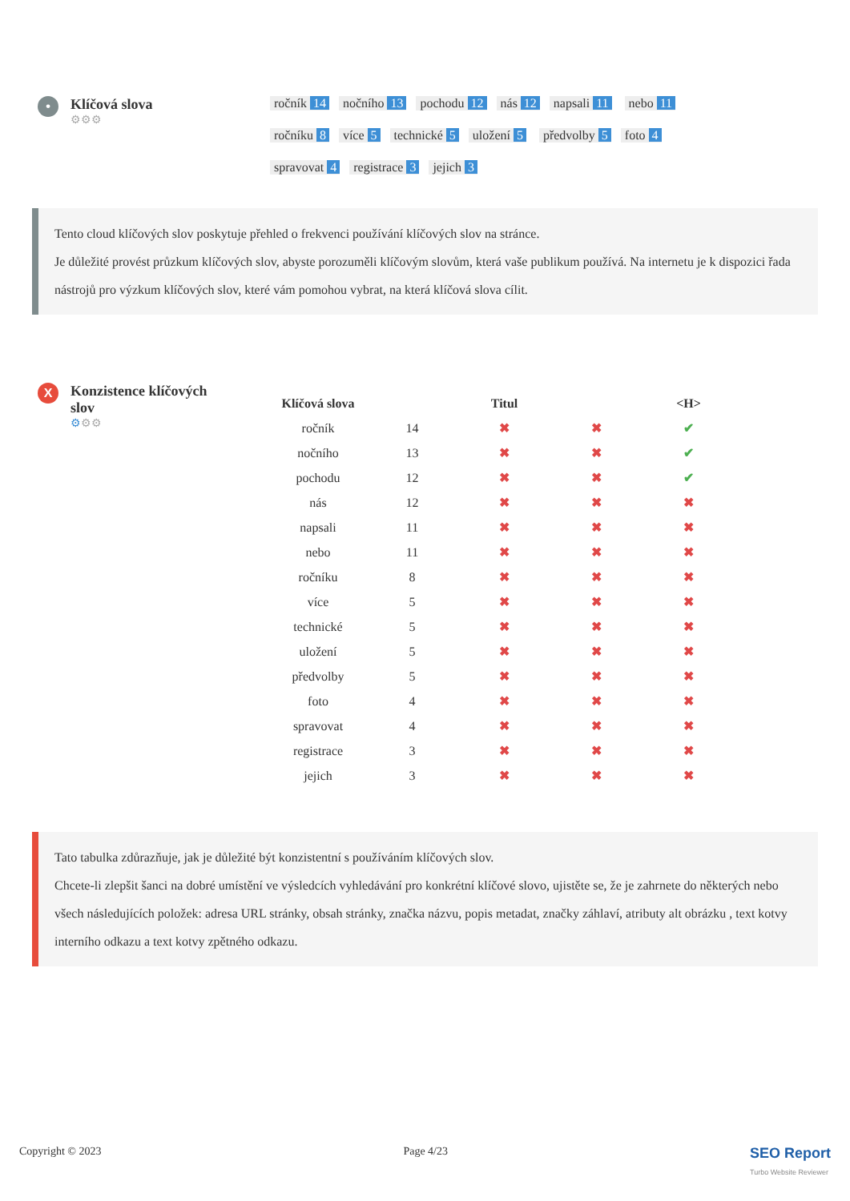•
Klíčová slova
⚙⚙⚙
ročník 14 nočního 13 pochodu 12 nás 12 napsali 11 nebo 11 ročníku 8 více 5 technické 5 uložení 5 předvolby 5 foto 4 spravovat 4 registrace 3 jejich 3
Tento cloud klíčových slov poskytuje přehled o frekvenci používání klíčových slov na stránce.
Je důležité provést průzkum klíčových slov, abyste porozuměli klíčovým slovům, která vaše publikum používá. Na internetu je k dispozici řada nástrojů pro výzkum klíčových slov, které vám pomohou vybrat, na která klíčová slova cílit.
X
Konzistence klíčových slov
⚙⚙⚙
| Klíčová slova | | Titul | | <H> |
| --- | --- | --- | --- | --- |
| ročník | 14 | ✖ | ✖ | ✔ |
| nočního | 13 | ✖ | ✖ | ✔ |
| pochodu | 12 | ✖ | ✖ | ✔ |
| nás | 12 | ✖ | ✖ | ✖ |
| napsali | 11 | ✖ | ✖ | ✖ |
| nebo | 11 | ✖ | ✖ | ✖ |
| ročníku | 8 | ✖ | ✖ | ✖ |
| více | 5 | ✖ | ✖ | ✖ |
| technické | 5 | ✖ | ✖ | ✖ |
| uložení | 5 | ✖ | ✖ | ✖ |
| předvolby | 5 | ✖ | ✖ | ✖ |
| foto | 4 | ✖ | ✖ | ✖ |
| spravovat | 4 | ✖ | ✖ | ✖ |
| registrace | 3 | ✖ | ✖ | ✖ |
| jejich | 3 | ✖ | ✖ | ✖ |
Tato tabulka zdůrazňuje, jak je důležité být konzistentní s používáním klíčových slov.
Chcete-li zlepšit šanci na dobré umístění ve výsledcích vyhledávání pro konkrétní klíčové slovo, ujistěte se, že je zahrnete do některých nebo všech následujících položek: adresa URL stránky, obsah stránky, značka názvu, popis metadat, značky záhlaví, atributy alt obrázku , text kotvy interního odkazu a text kotvy zpětného odkazu.
Copyright © 2023 Page 4/23 SEO Report
Turbo Website Reviewer